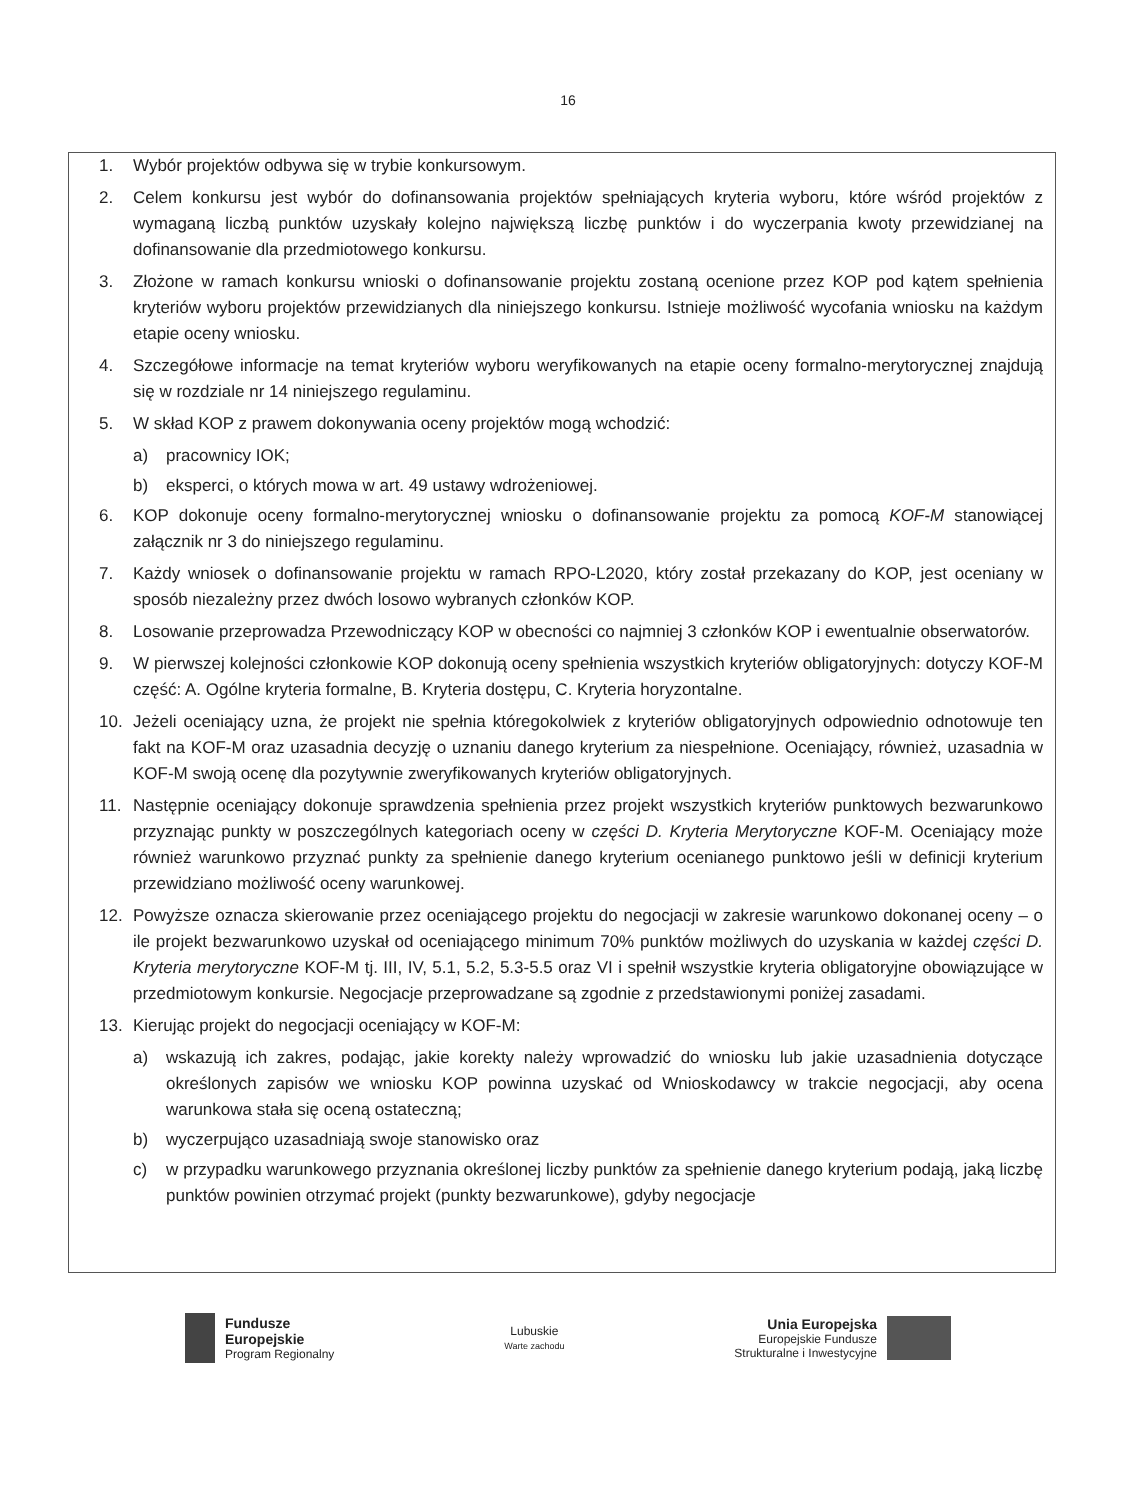16
1. Wybór projektów odbywa się w trybie konkursowym.
2. Celem konkursu jest wybór do dofinansowania projektów spełniających kryteria wyboru, które wśród projektów z wymaganą liczbą punktów uzyskały kolejno największą liczbę punktów i do wyczerpania kwoty przewidzianej na dofinansowanie dla przedmiotowego konkursu.
3. Złożone w ramach konkursu wnioski o dofinansowanie projektu zostaną ocenione przez KOP pod kątem spełnienia kryteriów wyboru projektów przewidzianych dla niniejszego konkursu. Istnieje możliwość wycofania wniosku na każdym etapie oceny wniosku.
4. Szczegółowe informacje na temat kryteriów wyboru weryfikowanych na etapie oceny formalno-merytorycznej znajdują się w rozdziale nr 14 niniejszego regulaminu.
5. W skład KOP z prawem dokonywania oceny projektów mogą wchodzić:
a) pracownicy IOK;
b) eksperci, o których mowa w art. 49 ustawy wdrożeniowej.
6. KOP dokonuje oceny formalno-merytorycznej wniosku o dofinansowanie projektu za pomocą KOF-M stanowiącej załącznik nr 3 do niniejszego regulaminu.
7. Każdy wniosek o dofinansowanie projektu w ramach RPO-L2020, który został przekazany do KOP, jest oceniany w sposób niezależny przez dwóch losowo wybranych członków KOP.
8. Losowanie przeprowadza Przewodniczący KOP w obecności co najmniej 3 członków KOP i ewentualnie obserwatorów.
9. W pierwszej kolejności członkowie KOP dokonują oceny spełnienia wszystkich kryteriów obligatoryjnych: dotyczy KOF-M część: A. Ogólne kryteria formalne, B. Kryteria dostępu, C. Kryteria horyzontalne.
10. Jeżeli oceniający uzna, że projekt nie spełnia któregokolwiek z kryteriów obligatoryjnych odpowiednio odnotowuje ten fakt na KOF-M oraz uzasadnia decyzję o uznaniu danego kryterium za niespełnione. Oceniający, również, uzasadnia w KOF-M swoją ocenę dla pozytywnie zweryfikowanych kryteriów obligatoryjnych.
11. Następnie oceniający dokonuje sprawdzenia spełnienia przez projekt wszystkich kryteriów punktowych bezwarunkowo przyznając punkty w poszczególnych kategoriach oceny w części D. Kryteria Merytoryczne KOF-M. Oceniający może również warunkowo przyznać punkty za spełnienie danego kryterium ocenianego punktowo jeśli w definicji kryterium przewidziano możliwość oceny warunkowej.
12. Powyższe oznacza skierowanie przez oceniającego projektu do negocjacji w zakresie warunkowo dokonanej oceny – o ile projekt bezwarunkowo uzyskał od oceniającego minimum 70% punktów możliwych do uzyskania w każdej części D. Kryteria merytoryczne KOF-M tj. III, IV, 5.1, 5.2, 5.3-5.5 oraz VI i spełnił wszystkie kryteria obligatoryjne obowiązujące w przedmiotowym konkursie. Negocjacje przeprowadzane są zgodnie z przedstawionymi poniżej zasadami.
13. Kierując projekt do negocjacji oceniający w KOF-M:
a) wskazują ich zakres, podając, jakie korekty należy wprowadzić do wniosku lub jakie uzasadnienia dotyczące określonych zapisów we wniosku KOP powinna uzyskać od Wnioskodawcy w trakcie negocjacji, aby ocena warunkowa stała się oceną ostateczną;
b) wyczerpująco uzasadniają swoje stanowisko oraz
c) w przypadku warunkowego przyznania określonej liczby punktów za spełnienie danego kryterium podają, jaką liczbę punktów powinien otrzymać projekt (punkty bezwarunkowe), gdyby negocjacje
Fundusze
Europejskie
Program Regionalny
Lubuskie
Warte zachodu
Unia Europejska
Europejskie Fundusze
Strukturalne i Inwestycyjne